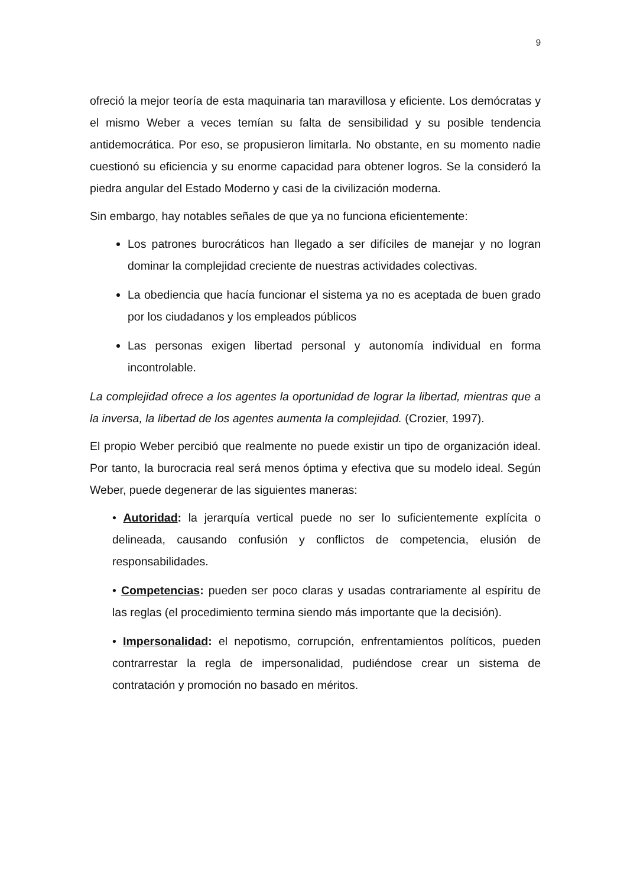9
ofreció la mejor teoría de esta maquinaria tan maravillosa y eficiente. Los demócratas y el mismo Weber a veces temían su falta de sensibilidad y su posible tendencia antidemocrática. Por eso, se propusieron limitarla. No obstante, en su momento nadie cuestionó su eficiencia y su enorme capacidad para obtener logros. Se la consideró la piedra angular del Estado Moderno y casi de la civilización moderna.
Sin embargo, hay notables señales de que ya no funciona eficientemente:
Los patrones burocráticos han llegado a ser difíciles de manejar y no logran dominar la complejidad creciente de nuestras actividades colectivas.
La obediencia que hacía funcionar el sistema ya no es aceptada de buen grado por los ciudadanos y los empleados públicos
Las personas exigen libertad personal y autonomía individual en forma incontrolable.
La complejidad ofrece a los agentes la oportunidad de lograr la libertad, mientras que a la inversa, la libertad de los agentes aumenta la complejidad. (Crozier, 1997).
El propio Weber percibió que realmente no puede existir un tipo de organización ideal. Por tanto, la burocracia real será menos óptima y efectiva que su modelo ideal. Según Weber, puede degenerar de las siguientes maneras:
• Autoridad: la jerarquía vertical puede no ser lo suficientemente explícita o delineada, causando confusión y conflictos de competencia, elusión de responsabilidades.
• Competencias: pueden ser poco claras y usadas contrariamente al espíritu de las reglas (el procedimiento termina siendo más importante que la decisión).
• Impersonalidad: el nepotismo, corrupción, enfrentamientos políticos, pueden contrarrestar la regla de impersonalidad, pudiéndose crear un sistema de contratación y promoción no basado en méritos.